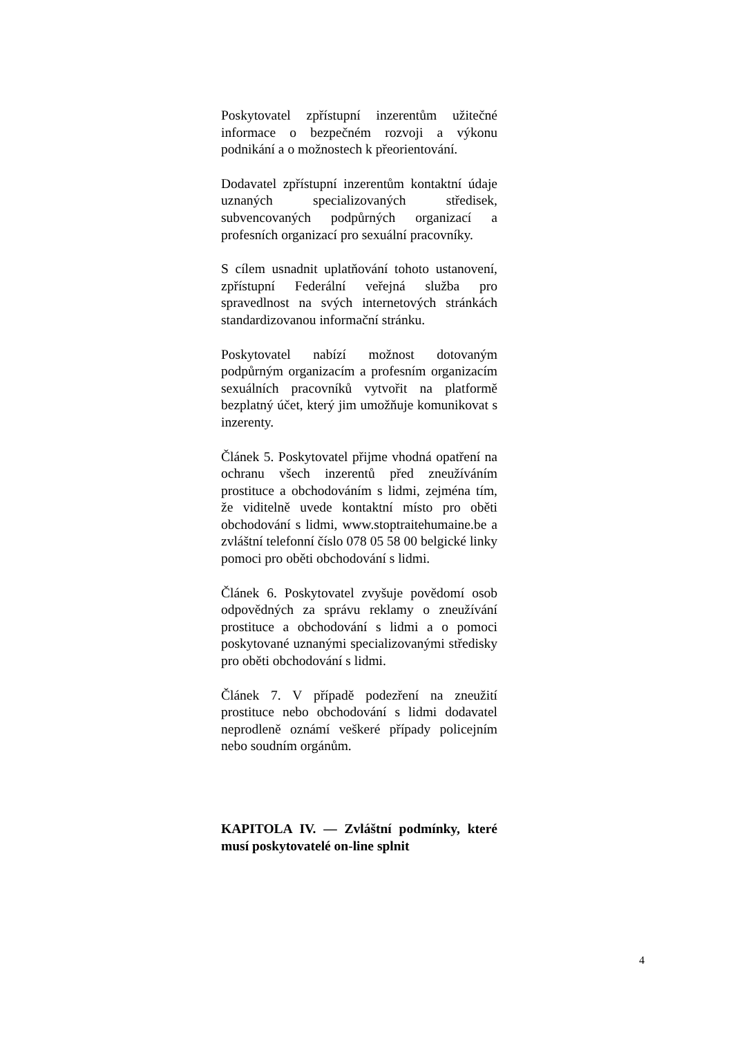Poskytovatel zpřístupní inzerentům užitečné informace o bezpečném rozvoji a výkonu podnikání a o možnostech k přeorientování.
Dodavatel zpřístupní inzerentům kontaktní údaje uznaných specializovaných středisek, subvencovaných podpůrných organizací a profesních organizací pro sexuální pracovníky.
S cílem usnadnit uplatňování tohoto ustanovení, zpřístupní Federální veřejná služba pro spravedlnost na svých internetových stránkách standardizovanou informační stránku.
Poskytovatel nabízí možnost dotovaným podpůrným organizacím a profesním organizacím sexuálních pracovníků vytvořit na platformě bezplatný účet, který jim umožňuje komunikovat s inzerenty.
Článek 5. Poskytovatel přijme vhodná opatření na ochranu všech inzerentů před zneužíváním prostituce a obchodováním s lidmi, zejména tím, že viditelně uvede kontaktní místo pro oběti obchodování s lidmi, www.stoptraitehumaine.be a zvláštní telefonní číslo 078 05 58 00 belgické linky pomoci pro oběti obchodování s lidmi.
Článek 6. Poskytovatel zvyšuje povědomí osob odpovědných za správu reklamy o zneužívání prostituce a obchodování s lidmi a o pomoci poskytované uznanými specializovanými středisky pro oběti obchodování s lidmi.
Článek 7. V případě podezření na zneužití prostituce nebo obchodování s lidmi dodavatel neprodleně oznámí veškeré případy policejním nebo soudním orgánům.
KAPITOLA IV. — Zvláštní podmínky, které musí poskytovatelé on-line splnit
4